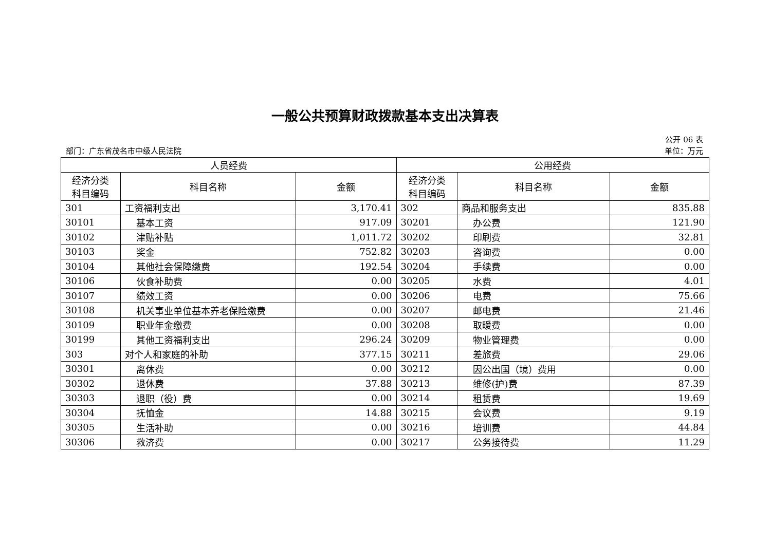一般公共预算财政拨款基本支出决算表
公开 06 表
部门：广东省茂名市中级人民法院 单位：万元
| 人员经费 | | | 公用经费 | | |
| --- | --- | --- | --- | --- | --- |
| 经济分类 科目编码 | 科目名称 | 金额 | 经济分类 科目编码 | 科目名称 | 金额 |
| 301 | 工资福利支出 | 3,170.41 | 302 | 商品和服务支出 | 835.88 |
| 30101 | 基本工资 | 917.09 | 30201 | 办公费 | 121.90 |
| 30102 | 津贴补贴 | 1,011.72 | 30202 | 印刷费 | 32.81 |
| 30103 | 奖金 | 752.82 | 30203 | 咨询费 | 0.00 |
| 30104 | 其他社会保障缴费 | 192.54 | 30204 | 手续费 | 0.00 |
| 30106 | 伙食补助费 | 0.00 | 30205 | 水费 | 4.01 |
| 30107 | 绩效工资 | 0.00 | 30206 | 电费 | 75.66 |
| 30108 | 机关事业单位基本养老保险缴费 | 0.00 | 30207 | 邮电费 | 21.46 |
| 30109 | 职业年金缴费 | 0.00 | 30208 | 取暖费 | 0.00 |
| 30199 | 其他工资福利支出 | 296.24 | 30209 | 物业管理费 | 0.00 |
| 303 | 对个人和家庭的补助 | 377.15 | 30211 | 差旅费 | 29.06 |
| 30301 | 离休费 | 0.00 | 30212 | 因公出国（境）费用 | 0.00 |
| 30302 | 退休费 | 37.88 | 30213 | 维修(护)费 | 87.39 |
| 30303 | 退职（役）费 | 0.00 | 30214 | 租赁费 | 19.69 |
| 30304 | 抚恤金 | 14.88 | 30215 | 会议费 | 9.19 |
| 30305 | 生活补助 | 0.00 | 30216 | 培训费 | 44.84 |
| 30306 | 救济费 | 0.00 | 30217 | 公务接待费 | 11.29 |